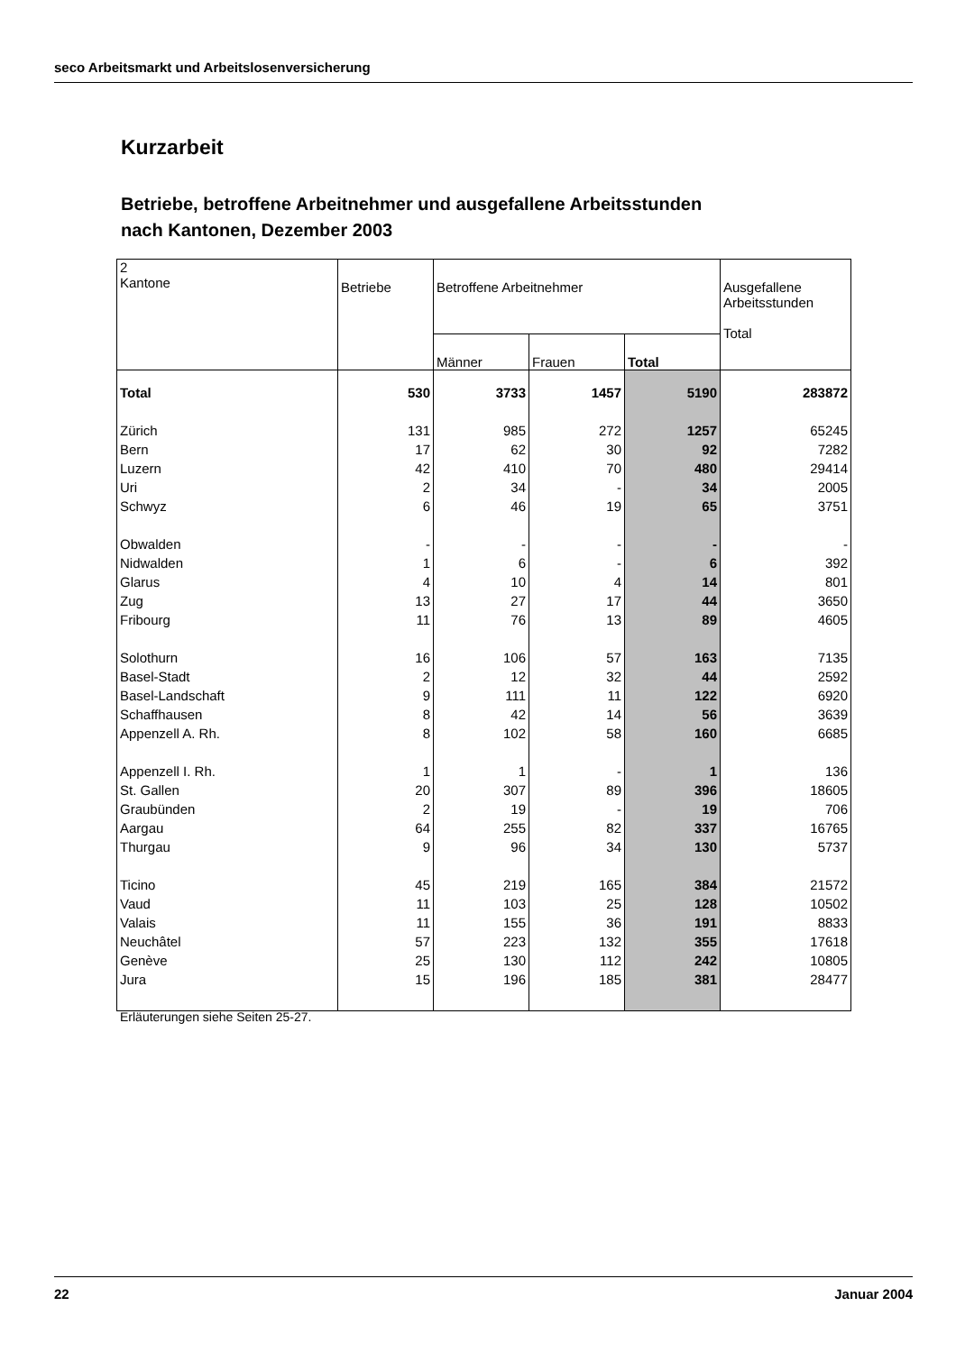seco Arbeitsmarkt und Arbeitslosenversicherung
Kurzarbeit
Betriebe, betroffene Arbeitnehmer und ausgefallene Arbeitsstunden
nach Kantonen, Dezember 2003
| 2 Kantone | Betriebe | Betroffene Arbeitnehmer | | | Ausgefallene Arbeitsstunden Total |
| --- | --- | --- | --- | --- | --- |
| | | Männer | Frauen | Total | |
| Total | 530 | 3733 | 1457 | 5190 | 283872 |
| Zürich | 131 | 985 | 272 | 1257 | 65245 |
| Bern | 17 | 62 | 30 | 92 | 7282 |
| Luzern | 42 | 410 | 70 | 480 | 29414 |
| Uri | 2 | 34 | - | 34 | 2005 |
| Schwyz | 6 | 46 | 19 | 65 | 3751 |
| Obwalden | - | - | - | - | - |
| Nidwalden | 1 | 6 | - | 6 | 392 |
| Glarus | 4 | 10 | 4 | 14 | 801 |
| Zug | 13 | 27 | 17 | 44 | 3650 |
| Fribourg | 11 | 76 | 13 | 89 | 4605 |
| Solothurn | 16 | 106 | 57 | 163 | 7135 |
| Basel-Stadt | 2 | 12 | 32 | 44 | 2592 |
| Basel-Landschaft | 9 | 111 | 11 | 122 | 6920 |
| Schaffhausen | 8 | 42 | 14 | 56 | 3639 |
| Appenzell A. Rh. | 8 | 102 | 58 | 160 | 6685 |
| Appenzell I. Rh. | 1 | 1 | - | 1 | 136 |
| St. Gallen | 20 | 307 | 89 | 396 | 18605 |
| Graubünden | 2 | 19 | - | 19 | 706 |
| Aargau | 64 | 255 | 82 | 337 | 16765 |
| Thurgau | 9 | 96 | 34 | 130 | 5737 |
| Ticino | 45 | 219 | 165 | 384 | 21572 |
| Vaud | 11 | 103 | 25 | 128 | 10502 |
| Valais | 11 | 155 | 36 | 191 | 8833 |
| Neuchâtel | 57 | 223 | 132 | 355 | 17618 |
| Genève | 25 | 130 | 112 | 242 | 10805 |
| Jura | 15 | 196 | 185 | 381 | 28477 |
Erläuterungen siehe Seiten 25-27.
22 Januar 2004